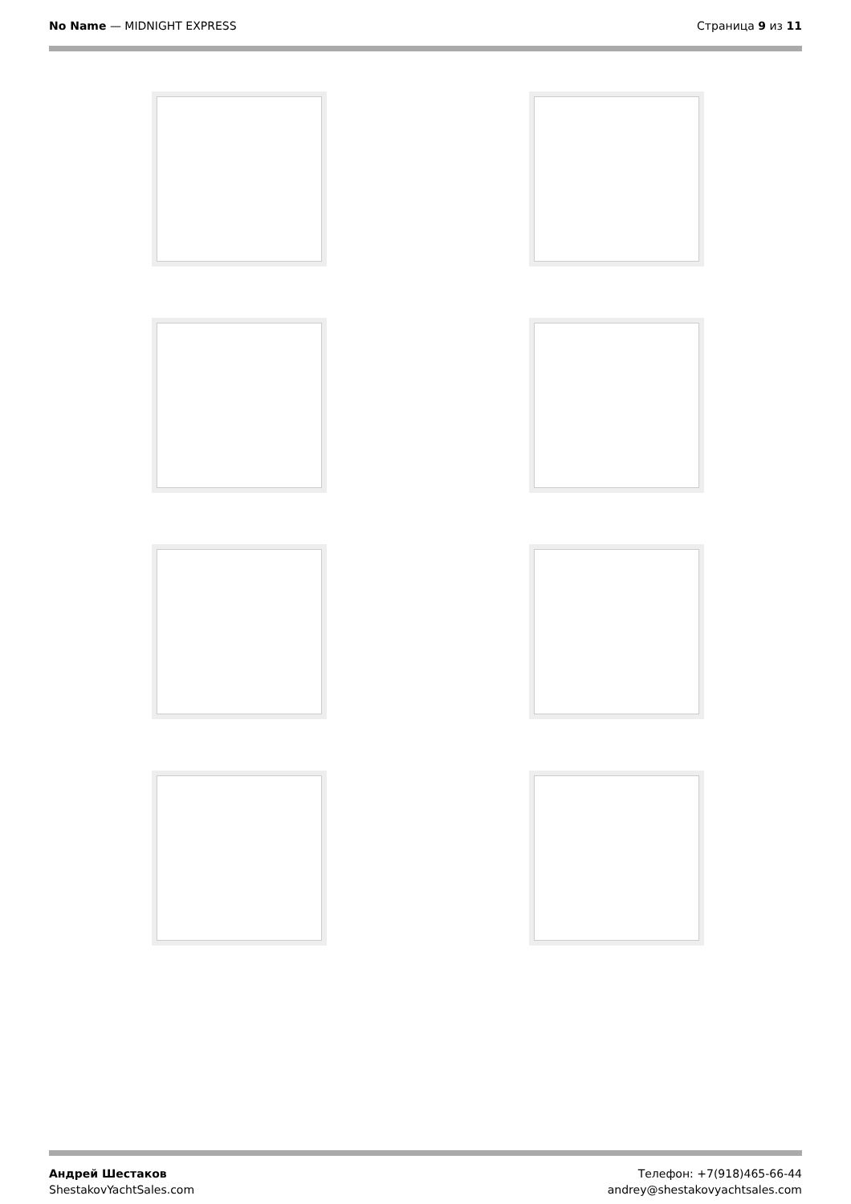No Name — MIDNIGHT EXPRESS Страница 9 из 11
Андрей Шестаков
ShestakovYachtSales.com
Телефон: +7(918)465-66-44
andrey@shestakovyachtsales.com